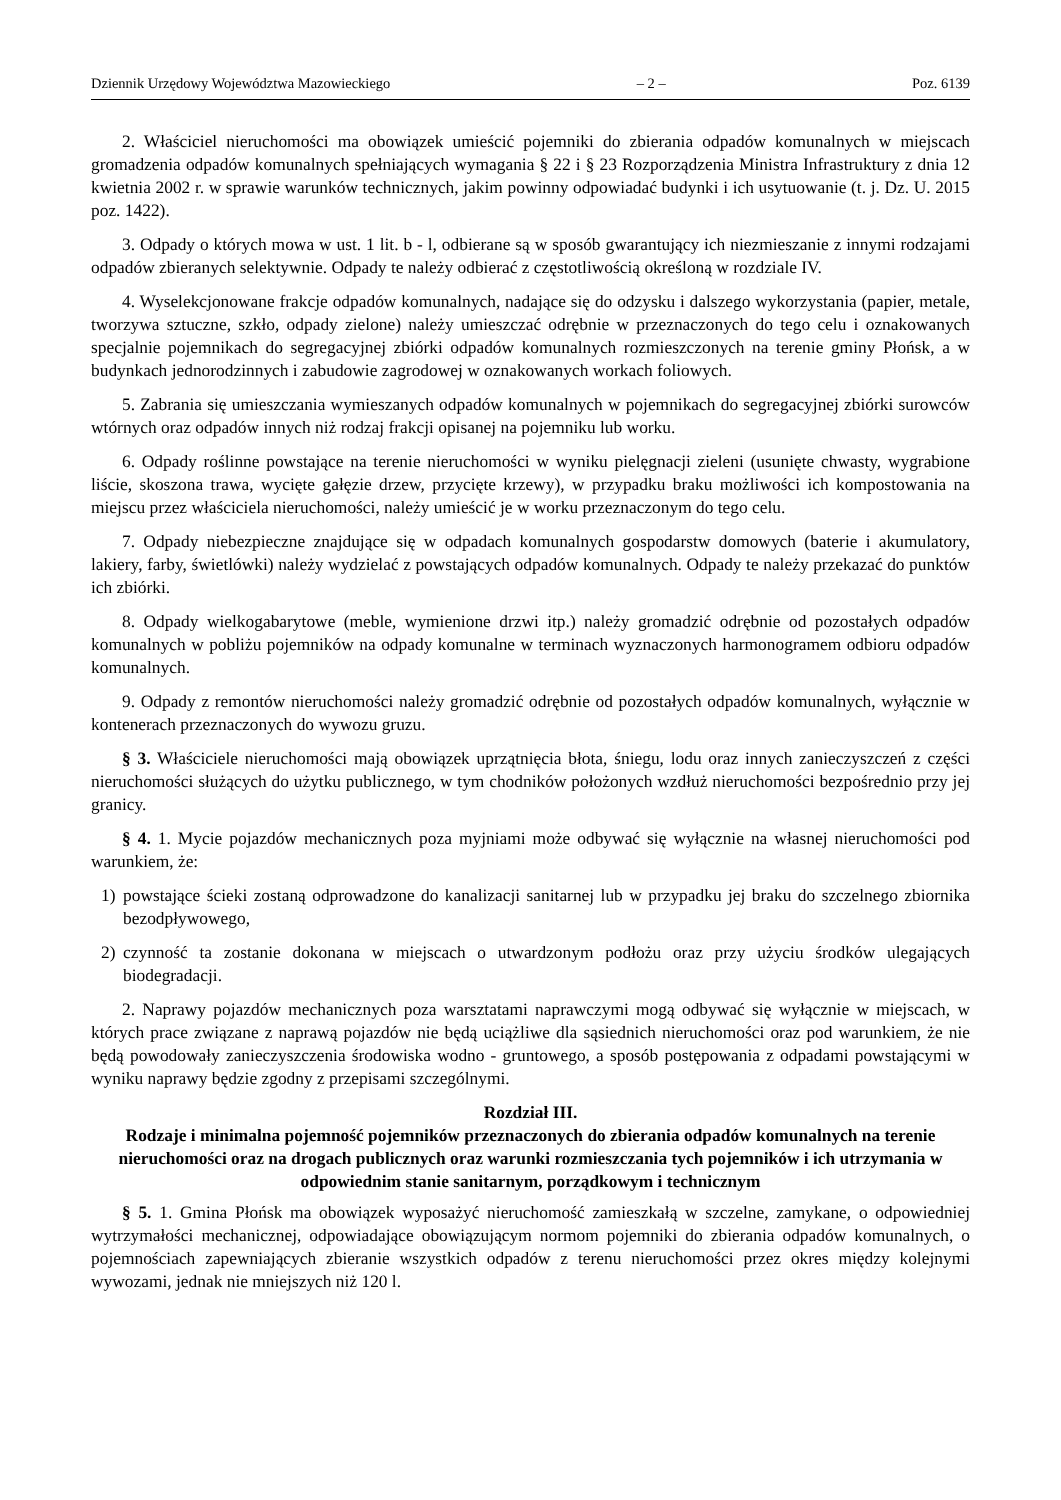Dziennik Urzędowy Województwa Mazowieckiego – 2 – Poz. 6139
2. Właściciel nieruchomości ma obowiązek umieścić pojemniki do zbierania odpadów komunalnych w miejscach gromadzenia odpadów komunalnych spełniających wymagania § 22 i § 23 Rozporządzenia Ministra Infrastruktury z dnia 12 kwietnia 2002 r. w sprawie warunków technicznych, jakim powinny odpowiadać budynki i ich usytuowanie (t. j. Dz. U. 2015 poz. 1422).
3. Odpady o których mowa w ust. 1 lit. b - l, odbierane są w sposób gwarantujący ich niezmieszanie z innymi rodzajami odpadów zbieranych selektywnie. Odpady te należy odbierać z częstotliwością określoną w rozdziale IV.
4. Wyselekcjonowane frakcje odpadów komunalnych, nadające się do odzysku i dalszego wykorzystania (papier, metale, tworzywa sztuczne, szkło, odpady zielone) należy umieszczać odrębnie w przeznaczonych do tego celu i oznakowanych specjalnie pojemnikach do segregacyjnej zbiórki odpadów komunalnych rozmieszczonych na terenie gminy Płońsk, a w budynkach jednorodzinnych i zabudowie zagrodowej w oznakowanych workach foliowych.
5. Zabrania się umieszczania wymieszanych odpadów komunalnych w pojemnikach do segregacyjnej zbiórki surowców wtórnych oraz odpadów innych niż rodzaj frakcji opisanej na pojemniku lub worku.
6. Odpady roślinne powstające na terenie nieruchomości w wyniku pielęgnacji zieleni (usunięte chwasty, wygrabione liście, skoszona trawa, wycięte gałęzie drzew, przycięte krzewy), w przypadku braku możliwości ich kompostowania na miejscu przez właściciela nieruchomości, należy umieścić je w worku przeznaczonym do tego celu.
7. Odpady niebezpieczne znajdujące się w odpadach komunalnych gospodarstw domowych (baterie i akumulatory, lakiery, farby, świetlówki) należy wydzielać z powstających odpadów komunalnych. Odpady te należy przekazać do punktów ich zbiórki.
8. Odpady wielkogabarytowe (meble, wymienione drzwi itp.) należy gromadzić odrębnie od pozostałych odpadów komunalnych w pobliżu pojemników na odpady komunalne w terminach wyznaczonych harmonogramem odbioru odpadów komunalnych.
9. Odpady z remontów nieruchomości należy gromadzić odrębnie od pozostałych odpadów komunalnych, wyłącznie w kontenerach przeznaczonych do wywozu gruzu.
§ 3. Właściciele nieruchomości mają obowiązek uprzątnięcia błota, śniegu, lodu oraz innych zanieczyszczeń z części nieruchomości służących do użytku publicznego, w tym chodników położonych wzdłuż nieruchomości bezpośrednio przy jej granicy.
§ 4. 1. Mycie pojazdów mechanicznych poza myjniami może odbywać się wyłącznie na własnej nieruchomości pod warunkiem, że:
1) powstające ścieki zostaną odprowadzone do kanalizacji sanitarnej lub w przypadku jej braku do szczelnego zbiornika bezodpływowego,
2) czynność ta zostanie dokonana w miejscach o utwardzonym podłożu oraz przy użyciu środków ulegających biodegradacji.
2. Naprawy pojazdów mechanicznych poza warsztatami naprawczymi mogą odbywać się wyłącznie w miejscach, w których prace związane z naprawą pojazdów nie będą uciążliwe dla sąsiednich nieruchomości oraz pod warunkiem, że nie będą powodowały zanieczyszczenia środowiska wodno - gruntowego, a sposób postępowania z odpadami powstającymi w wyniku naprawy będzie zgodny z przepisami szczególnymi.
Rozdział III.
Rodzaje i minimalna pojemność pojemników przeznaczonych do zbierania odpadów komunalnych na terenie nieruchomości oraz na drogach publicznych oraz warunki rozmieszczania tych pojemników i ich utrzymania w odpowiednim stanie sanitarnym, porządkowym i technicznym
§ 5. 1. Gmina Płońsk ma obowiązek wyposażyć nieruchomość zamieszkałą w szczelne, zamykane, o odpowiedniej wytrzymałości mechanicznej, odpowiadające obowiązującym normom pojemniki do zbierania odpadów komunalnych, o pojemnościach zapewniających zbieranie wszystkich odpadów z terenu nieruchomości przez okres między kolejnymi wywozami, jednak nie mniejszych niż 120 l.